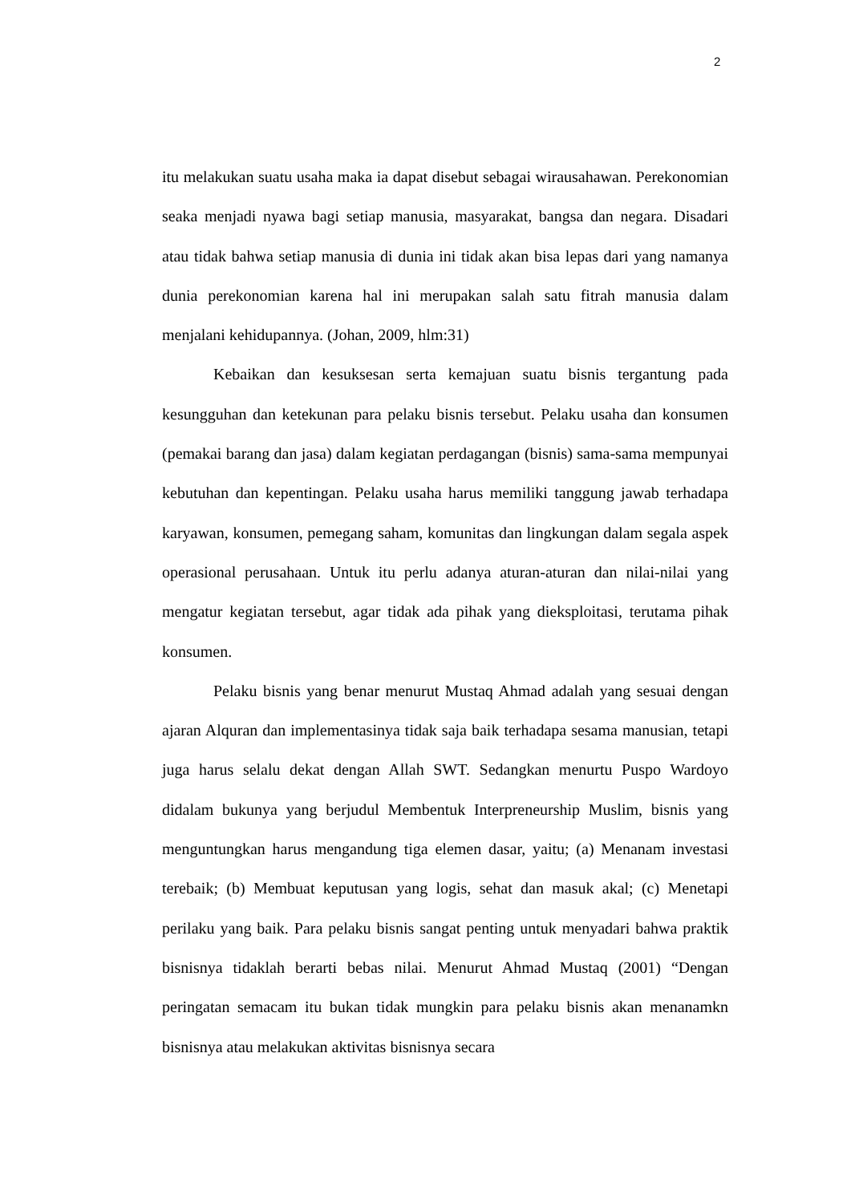2
itu melakukan suatu usaha maka ia dapat disebut sebagai wirausahawan. Perekonomian seaka menjadi nyawa bagi setiap manusia, masyarakat, bangsa dan negara. Disadari atau tidak bahwa setiap manusia di dunia ini tidak akan bisa lepas dari yang namanya dunia perekonomian karena hal ini merupakan salah satu fitrah manusia dalam menjalani kehidupannya. (Johan, 2009, hlm:31)
Kebaikan dan kesuksesan serta kemajuan suatu bisnis tergantung pada kesungguhan dan ketekunan para pelaku bisnis tersebut. Pelaku usaha dan konsumen (pemakai barang dan jasa) dalam kegiatan perdagangan (bisnis) sama-sama mempunyai kebutuhan dan kepentingan. Pelaku usaha harus memiliki tanggung jawab terhadapa karyawan, konsumen, pemegang saham, komunitas dan lingkungan dalam segala aspek operasional perusahaan. Untuk itu perlu adanya aturan-aturan dan nilai-nilai yang mengatur kegiatan tersebut, agar tidak ada pihak yang dieksploitasi, terutama pihak konsumen.
Pelaku bisnis yang benar menurut Mustaq Ahmad adalah yang sesuai dengan ajaran Alquran dan implementasinya tidak saja baik terhadapa sesama manusian, tetapi juga harus selalu dekat dengan Allah SWT. Sedangkan menurtu Puspo Wardoyo didalam bukunya yang berjudul Membentuk Interpreneurship Muslim, bisnis yang menguntungkan harus mengandung tiga elemen dasar, yaitu; (a) Menanam investasi terebaik; (b) Membuat keputusan yang logis, sehat dan masuk akal; (c) Menetapi perilaku yang baik. Para pelaku bisnis sangat penting untuk menyadari bahwa praktik bisnisnya tidaklah berarti bebas nilai. Menurut Ahmad Mustaq (2001) “Dengan peringatan semacam itu bukan tidak mungkin para pelaku bisnis akan menanamkn bisnisnya atau melakukan aktivitas bisnisnya secara